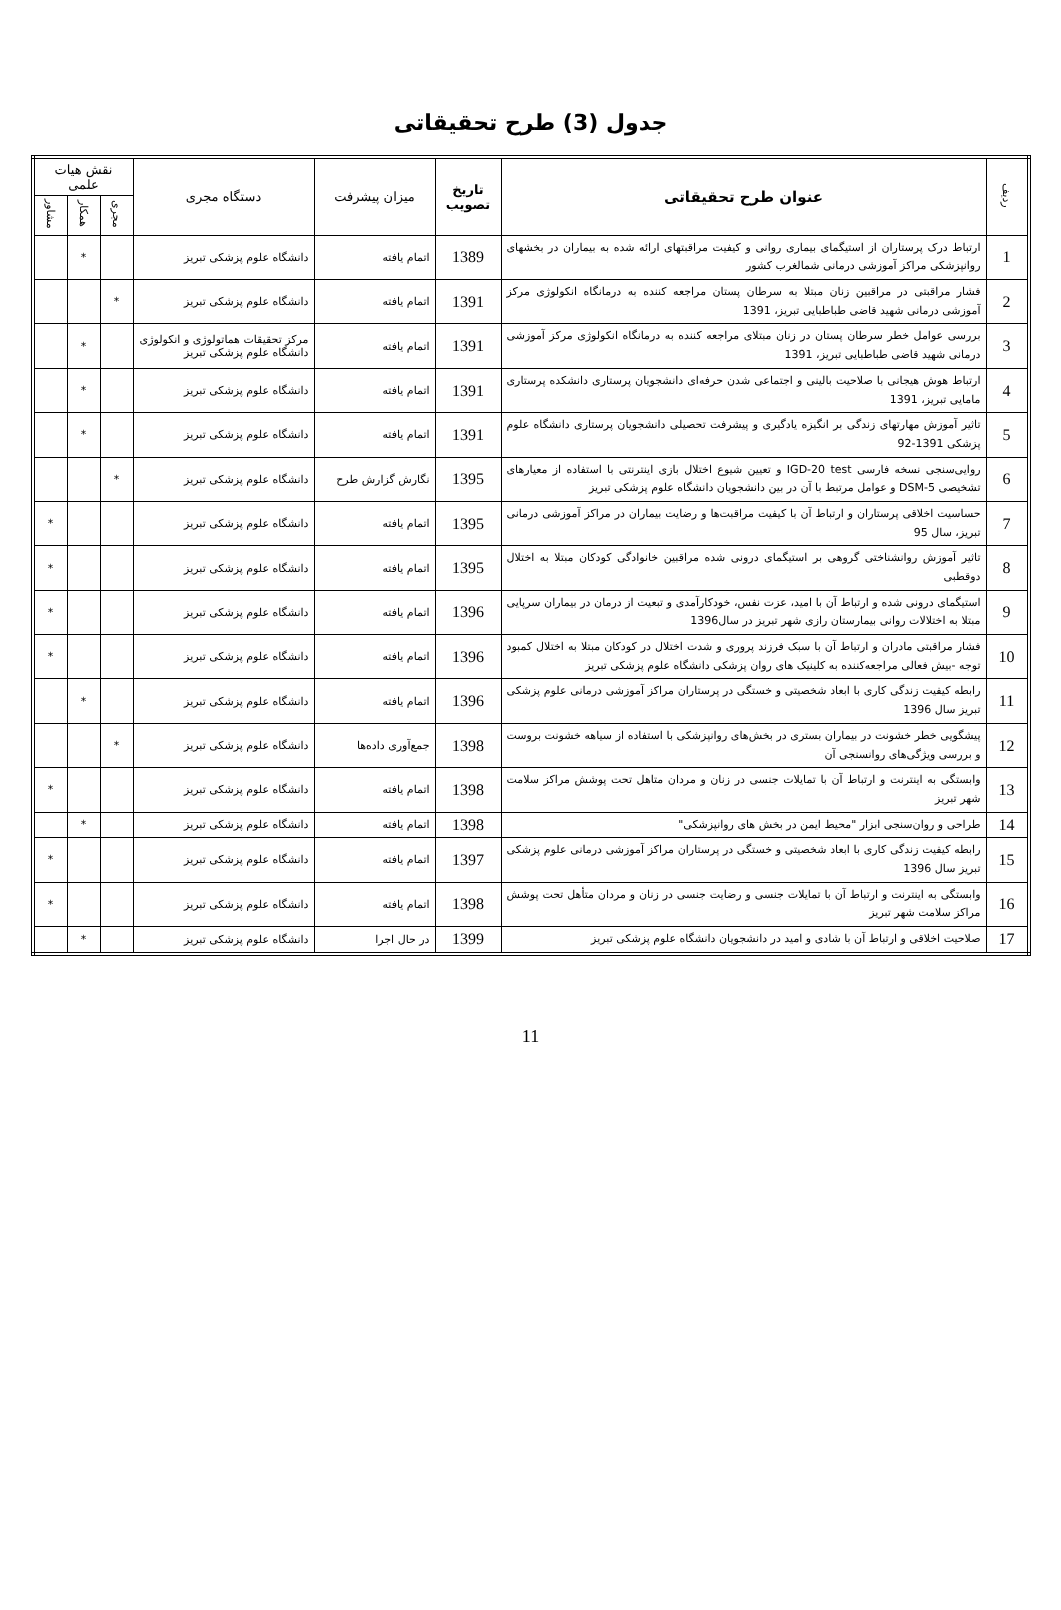جدول (3) طرح تحقیقاتی
| ردیف | عنوان طرح تحقیقاتی | تاریخ تصویب | میزان پیشرفت | دستگاه مجری | نقش هیات علمی | | |
| --- | --- | --- | --- | --- | --- | --- | --- |
| | | | | | مجری | همکار | مشاور |
| 1 | ارتباط درک پرستاران از استیگمای بیماری روانی و کیفیت مراقبتهای ارائه شده به بیماران در بخشهای روانپزشکی مراکز آموزشی درمانی شمالغرب کشور | 1389 | اتمام یافته | دانشگاه علوم پزشکی تبریز | | * | |
| 2 | فشار مراقبتی در مراقبین زنان مبتلا به سرطان پستان مراجعه کننده به درمانگاه انکولوژی مرکز آموزشی درمانی شهید قاضی طباطبایی تبریز، 1391 | 1391 | اتمام یافته | دانشگاه علوم پزشکی تبریز | * | | |
| 3 | بررسی عوامل خطر سرطان پستان در زنان مبتلای مراجعه کننده به درمانگاه انکولوژی مرکز آموزشی درمانی شهید قاضی طباطبایی تبریز، 1391 | 1391 | اتمام یافته | مرکز تحقیقات هماتولوژی و انکولوژی دانشگاه علوم پزشکی تبریز | | * | |
| 4 | ارتباط هوش هیجانی با صلاحیت بالینی و اجتماعی شدن حرفه‌ای دانشجویان پرستاری دانشکده پرستاری مامایی تبریز، 1391 | 1391 | اتمام یافته | دانشگاه علوم پزشکی تبریز | | * | |
| 5 | تاثیر آموزش مهارتهای زندگی بر انگیزه یادگیری و پیشرفت تحصیلی دانشجویان پرستاری دانشگاه علوم پزشکی 1391-92 | 1391 | اتمام یافته | دانشگاه علوم پزشکی تبریز | | * | |
| 6 | روایی‌سنجی نسخه فارسی IGD-20 test و تعیین شیوع اختلال بازی اینترنتی با استفاده از معیارهای تشخیصی DSM-5 و عوامل مرتبط با آن در بین دانشجویان دانشگاه علوم پزشکی تبریز | 1395 | نگارش گزارش طرح | دانشگاه علوم پزشکی تبریز | * | | |
| 7 | حساسیت اخلاقی پرستاران و ارتباط آن با کیفیت مراقبت‌ها و رضایت بیماران در مراکز آموزشی درمانی تبریز، سال 95 | 1395 | اتمام یافته | دانشگاه علوم پزشکی تبریز | | | * |
| 8 | تاثیر آموزش روانشناختی گروهی بر استیگمای درونی شده مراقبین خانوادگی کودکان مبتلا به اختلال دوقطبی | 1395 | اتمام یافته | دانشگاه علوم پزشکی تبریز | | | * |
| 9 | استیگمای درونی شده و ارتباط آن با امید، عزت نفس، خودکارآمدی و تبعیت از درمان در بیماران سرپایی مبتلا به اختلالات روانی بیمارستان رازی شهر تبریز در سال1396 | 1396 | اتمام یافته | دانشگاه علوم پزشکی تبریز | | | * |
| 10 | فشار مراقبتی مادران و ارتباط آن با سبک فرزند پروری و شدت اختلال در کودکان مبتلا به اختلال کمبود توجه -بیش فعالی مراجعه‌کننده به کلینیک های روان پزشکی دانشگاه علوم پزشکی تبریز | 1396 | اتمام یافته | دانشگاه علوم پزشکی تبریز | | | * |
| 11 | رابطه کیفیت زندگی کاری با ابعاد شخصیتی و خستگی در پرستاران مراکز آموزشی درمانی علوم پزشکی تبریز سال 1396 | 1396 | اتمام یافته | دانشگاه علوم پزشکی تبریز | | * | |
| 12 | پیشگویی خطر خشونت در بیماران بستری در بخش‌های روانپزشکی با استفاده از سیاهه خشونت بروست و بررسی ویژگی‌های روانسنجی آن | 1398 | جمع‌آوری داده‌ها | دانشگاه علوم پزشکی تبریز | * | | |
| 13 | وابستگی به اینترنت و ارتباط آن با تمایلات جنسی در زنان و مردان متاهل تحت پوشش مراکز سلامت شهر تبریز | 1398 | اتمام یافته | دانشگاه علوم پزشکی تبریز | | | * |
| 14 | طراحی و روان‌سنجی ابزار "محیط ایمن در بخش های روانپزشکی" | 1398 | اتمام یافته | دانشگاه علوم پزشکی تبریز | | * | |
| 15 | رابطه کیفیت زندگی کاری با ابعاد شخصیتی و خستگی در پرستاران مراکز آموزشی درمانی علوم پزشکی تبریز سال 1396 | 1397 | اتمام یافته | دانشگاه علوم پزشکی تبریز | | | * |
| 16 | وابستگی به اینترنت و ارتباط آن با تمایلات جنسی و رضایت جنسی در زنان و مردان متأهل تحت پوشش مراکز سلامت شهر تبریز | 1398 | اتمام یافته | دانشگاه علوم پزشکی تبریز | | | * |
| 17 | صلاحیت اخلاقی و ارتباط آن با شادی و امید در دانشجویان دانشگاه علوم پزشکی تبریز | 1399 | در حال اجرا | دانشگاه علوم پزشکی تبریز | | * | |
11